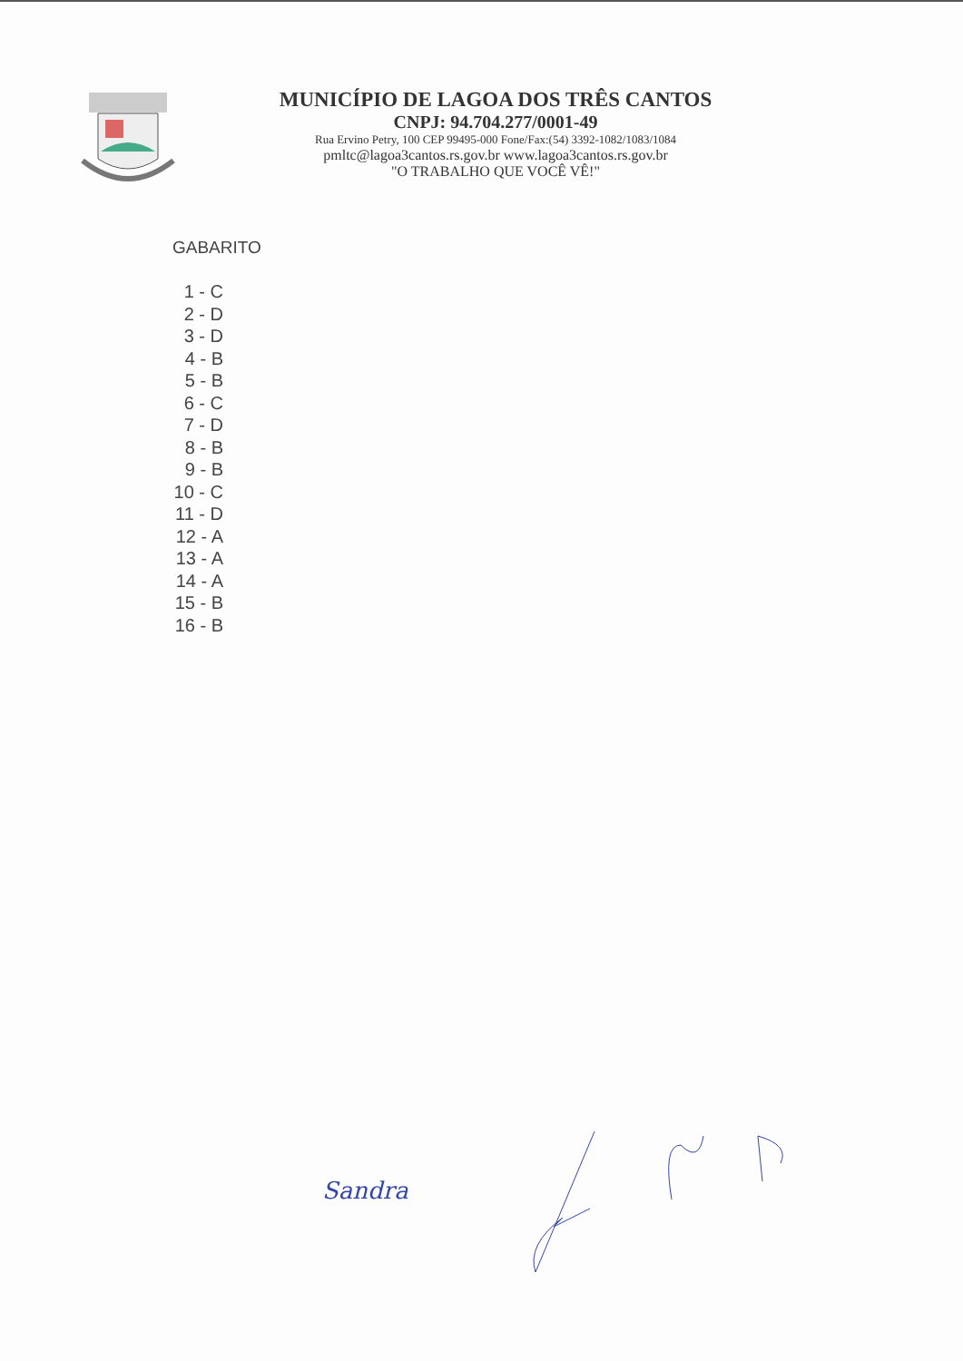MUNICÍPIO DE LAGOA DOS TRÊS CANTOS
CNPJ: 94.704.277/0001-49
Rua Ervino Petry, 100 CEP 99495-000 Fone/Fax:(54) 3392-1082/1083/1084
pmltc@lagoa3cantos.rs.gov.br www.lagoa3cantos.rs.gov.br
"O TRABALHO QUE VOCÊ VÊ!"
GABARITO
1 - C
2 - D
3 - D
4 - B
5 - B
6 - C
7 - D
8 - B
9 - B
10 - C
11 - D
12 - A
13 - A
14 - A
15 - B
16 - B
Sandra